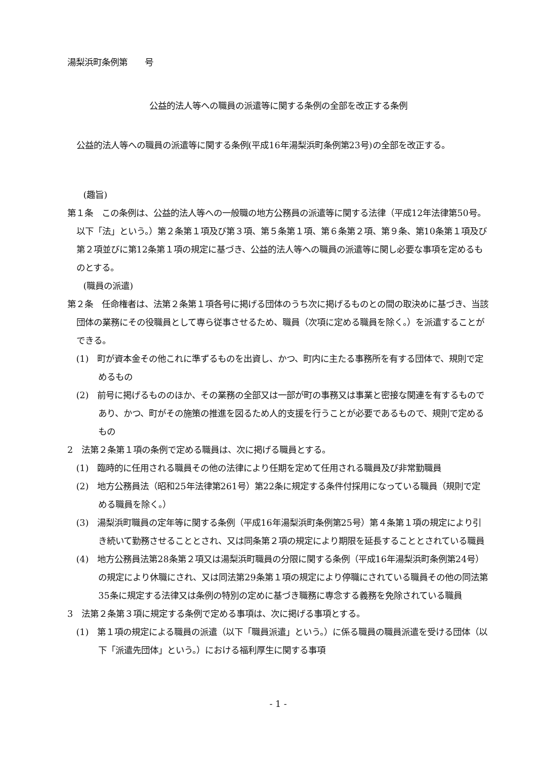湯梨浜町条例第　　号
公益的法人等への職員の派遣等に関する条例の全部を改正する条例
公益的法人等への職員の派遣等に関する条例(平成16年湯梨浜町条例第23号)の全部を改正する。
(趣旨)
第１条　この条例は、公益的法人等への一般職の地方公務員の派遣等に関する法律（平成12年法律第50号。以下「法」という。）第２条第１項及び第３項、第５条第１項、第６条第２項、第９条、第10条第１項及び第２項並びに第12条第１項の規定に基づき、公益的法人等への職員の派遣等に関し必要な事項を定めるものとする。
(職員の派遣)
第２条　任命権者は、法第２条第１項各号に掲げる団体のうち次に掲げるものとの間の取決めに基づき、当該団体の業務にその役職員として専ら従事させるため、職員（次項に定める職員を除く。）を派遣することができる。
(1)　町が資本金その他これに準ずるものを出資し、かつ、町内に主たる事務所を有する団体で、規則で定めるもの
(2)　前号に掲げるもののほか、その業務の全部又は一部が町の事務又は事業と密接な関連を有するものであり、かつ、町がその施策の推進を図るため人的支援を行うことが必要であるもので、規則で定めるもの
2　法第２条第１項の条例で定める職員は、次に掲げる職員とする。
(1)　臨時的に任用される職員その他の法律により任期を定めて任用される職員及び非常勤職員
(2)　地方公務員法（昭和25年法律第261号）第22条に規定する条件付採用になっている職員（規則で定める職員を除く。）
(3)　湯梨浜町職員の定年等に関する条例（平成16年湯梨浜町条例第25号）第４条第１項の規定により引き続いて勤務させることとされ、又は同条第２項の規定により期限を延長することとされている職員
(4)　地方公務員法第28条第２項又は湯梨浜町職員の分限に関する条例（平成16年湯梨浜町条例第24号）の規定により休職にされ、又は同法第29条第１項の規定により停職にされている職員その他の同法第35条に規定する法律又は条例の特別の定めに基づき職務に専念する義務を免除されている職員
3　法第２条第３項に規定する条例で定める事項は、次に掲げる事項とする。
(1)　第１項の規定による職員の派遣（以下「職員派遣」という。）に係る職員の職員派遣を受ける団体（以下「派遣先団体」という。）における福利厚生に関する事項
- 1 -